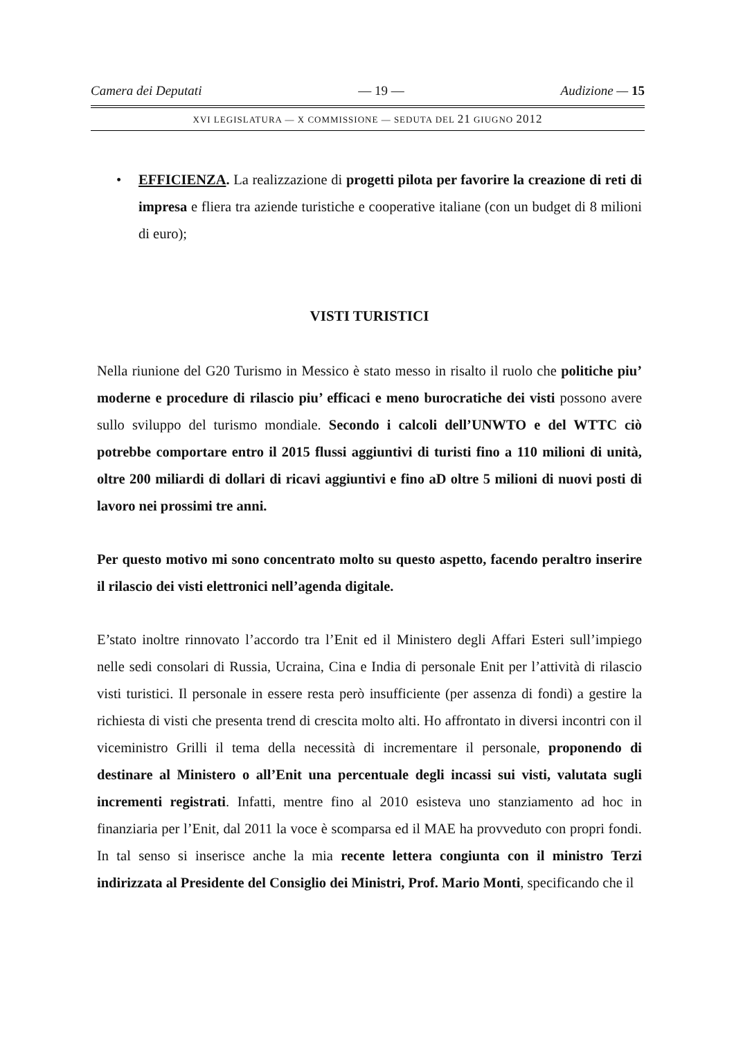Camera dei Deputati — 19 — Audizione — 15
XVI LEGISLATURA — X COMMISSIONE — SEDUTA DEL 21 GIUGNO 2012
• EFFICIENZA. La realizzazione di progetti pilota per favorire la creazione di reti di impresa e fliera tra aziende turistiche e cooperative italiane (con un budget di 8 milioni di euro);
VISTI TURISTICI
Nella riunione del G20 Turismo in Messico è stato messo in risalto il ruolo che politiche piu’ moderne e procedure di rilascio piu’ efficaci e meno burocratiche dei visti possono avere sullo sviluppo del turismo mondiale. Secondo i calcoli dell’UNWTO e del WTTC ciò potrebbe comportare entro il 2015 flussi aggiuntivi di turisti fino a 110 milioni di unità, oltre 200 miliardi di dollari di ricavi aggiuntivi e fino aD oltre 5 milioni di nuovi posti di lavoro nei prossimi tre anni.
Per questo motivo mi sono concentrato molto su questo aspetto, facendo peraltro inserire il rilascio dei visti elettronici nell’agenda digitale.
E’stato inoltre rinnovato l’accordo tra l’Enit ed il Ministero degli Affari Esteri sull’impiego nelle sedi consolari di Russia, Ucraina, Cina e India di personale Enit per l’attività di rilascio visti turistici. Il personale in essere resta però insufficiente (per assenza di fondi) a gestire la richiesta di visti che presenta trend di crescita molto alti. Ho affrontato in diversi incontri con il viceministro Grilli il tema della necessità di incrementare il personale, proponendo di destinare al Ministero o all’Enit una percentuale degli incassi sui visti, valutata sugli incrementi registrati. Infatti, mentre fino al 2010 esisteva uno stanziamento ad hoc in finanziaria per l’Enit, dal 2011 la voce è scomparsa ed il MAE ha provveduto con propri fondi. In tal senso si inserisce anche la mia recente lettera congiunta con il ministro Terzi indirizzata al Presidente del Consiglio dei Ministri, Prof. Mario Monti, specificando che il